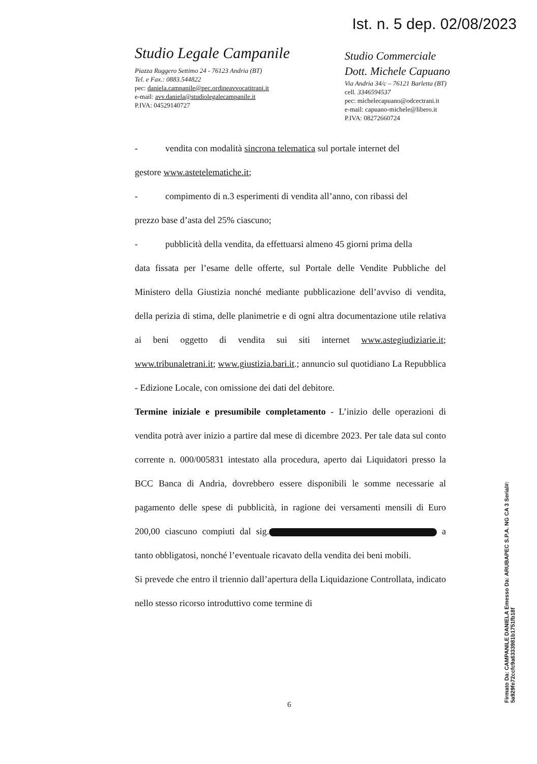Ist. n. 5 dep. 02/08/2023
Studio Legale Campanile
Piazza Ruggero Settimo 24 - 76123 Andria (BT)
Tel. e Fax.: 0883.544822
pec: daniela.campanile@pec.ordineavvocatitrani.it
e-mail: avv.daniela@studiolegalecampanile.it
P.IVA: 04529140727
Studio Commerciale
Dott. Michele Capuano
Via Andria 34/c – 76121 Barletta (BT)
cell. 3346594537
pec: michelecapuano@odcectrani.it
e-mail: capuano-michele@libero.it
P.IVA: 08272660724
- vendita con modalità sincrona telematica sul portale internet del
gestore www.astetelematiche.it;
- compimento di n.3 esperimenti di vendita all’anno, con ribassi del
prezzo base d’asta del 25% ciascuno;
- pubblicità della vendita, da effettuarsi almeno 45 giorni prima della
data fissata per l’esame delle offerte, sul Portale delle Vendite Pubbliche del Ministero della Giustizia nonché mediante pubblicazione dell’avviso di vendita, della perizia di stima, delle planimetrie e di ogni altra documentazione utile relativa ai beni oggetto di vendita sui siti internet www.astegiudiziarie.it; www.tribunaletrani.it; www.giustizia.bari.it.; annuncio sul quotidiano La Repubblica - Edizione Locale, con omissione dei dati del debitore.
Termine iniziale e presumibile completamento - L’inizio delle operazioni di vendita potrà aver inizio a partire dal mese di dicembre 2023. Per tale data sul conto corrente n. 000/005831 intestato alla procedura, aperto dai Liquidatori presso la BCC Banca di Andria, dovrebbero essere disponibili le somme necessarie al pagamento delle spese di pubblicità, in ragione dei versamenti mensili di Euro 200,00 ciascuno compiuti dal sig. a tanto obbligatosi, nonché l’eventuale ricavato della vendita dei beni mobili.
Si prevede che entro il triennio dall’apertura della Liquidazione Controllata, indicato nello stesso ricorso introduttivo come termine di
6
Firmato Da: CAMPANILE DANIELA Emesso Da: ARUBAPEC S.P.A. NG CA 3 Serial#: 5a929fe72ccfc9a6333981b1751fb18f